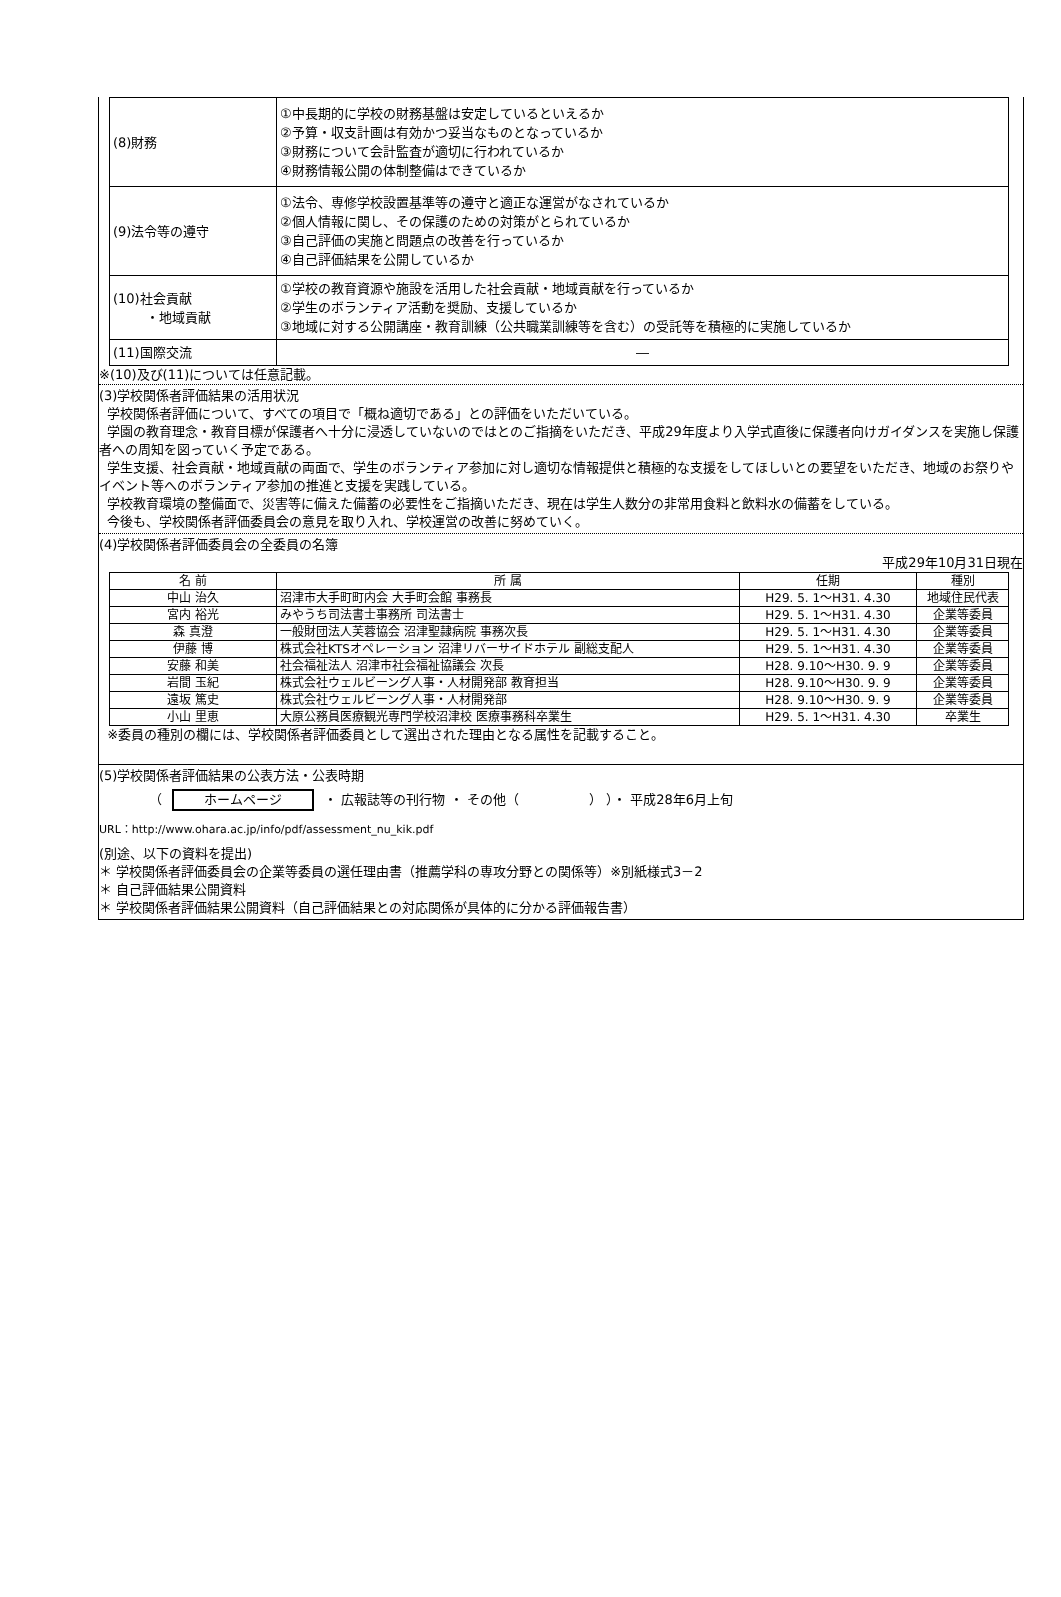| (8)財務 | ①中長期的に学校の財務基盤は安定しているといえるか ②予算・収支計画は有効かつ妥当なものとなっているか ③財務について会計監査が適切に行われているか ④財務情報公開の体制整備はできているか |
| (9)法令等の遵守 | ①法令、専修学校設置基準等の遵守と適正な運営がなされているか ②個人情報に関し、その保護のための対策がとられているか ③自己評価の実施と問題点の改善を行っているか ④自己評価結果を公開しているか |
| (10)社会貢献 ・地域貢献 | ①学校の教育資源や施設を活用した社会貢献・地域貢献を行っているか ②学生のボランティア活動を奨励、支援しているか ③地域に対する公開講座・教育訓練（公共職業訓練等を含む）の受託等を積極的に実施しているか |
| (11)国際交流 | ― |
※(10)及び(11)については任意記載。
(3)学校関係者評価結果の活用状況
学校関係者評価について、すべての項目で「概ね適切である」との評価をいただいている。
学園の教育理念・教育目標が保護者へ十分に浸透していないのではとのご指摘をいただき、平成29年度より入学式直後に保護者向けガイダンスを実施し保護者への周知を図っていく予定である。
学生支援、社会貢献・地域貢献の両面で、学生のボランティア参加に対し適切な情報提供と積極的な支援をしてほしいとの要望をいただき、地域のお祭りやイベント等へのボランティア参加の推進と支援を実践している。
学校教育環境の整備面で、災害等に備えた備蓄の必要性をご指摘いただき、現在は学生人数分の非常用食料と飲料水の備蓄をしている。
今後も、学校関係者評価委員会の意見を取り入れ、学校運営の改善に努めていく。
(4)学校関係者評価委員会の全委員の名簿
平成29年10月31日現在
| 名 前 | 所 属 | 任期 | 種別 |
| --- | --- | --- | --- |
| 中山 治久 | 沼津市大手町町内会 大手町会館 事務長 | H29. 5. 1～H31. 4.30 | 地域住民代表 |
| 宮内 裕光 | みやうち司法書士事務所 司法書士 | H29. 5. 1～H31. 4.30 | 企業等委員 |
| 森 真澄 | 一般財団法人芙蓉協会 沼津聖隷病院 事務次長 | H29. 5. 1～H31. 4.30 | 企業等委員 |
| 伊藤 博 | 株式会社KTSオペレーション 沼津リバーサイドホテル 副総支配人 | H29. 5. 1～H31. 4.30 | 企業等委員 |
| 安藤 和美 | 社会福祉法人 沼津市社会福祉協議会 次長 | H28. 9.10～H30. 9. 9 | 企業等委員 |
| 岩間 玉紀 | 株式会社ウェルビーング人事・人材開発部 教育担当 | H28. 9.10～H30. 9. 9 | 企業等委員 |
| 遠坂 篤史 | 株式会社ウェルビーング人事・人材開発部 | H28. 9.10～H30. 9. 9 | 企業等委員 |
| 小山 里恵 | 大原公務員医療観光専門学校沼津校 医療事務科卒業生 | H29. 5. 1～H31. 4.30 | 卒業生 |
※委員の種別の欄には、学校関係者評価委員として選出された理由となる属性を記載すること。
(5)学校関係者評価結果の公表方法・公表時期
（ ホームページ ・ 広報誌等の刊行物 ・ その他（ ） ）・ 平成28年6月上旬
URL：http://www.ohara.ac.jp/info/pdf/assessment_nu_kik.pdf
(別途、以下の資料を提出)
＊ 学校関係者評価委員会の企業等委員の選任理由書（推薦学科の専攻分野との関係等）※別紙様式3－2
＊ 自己評価結果公開資料
＊ 学校関係者評価結果公開資料（自己評価結果との対応関係が具体的に分かる評価報告書）